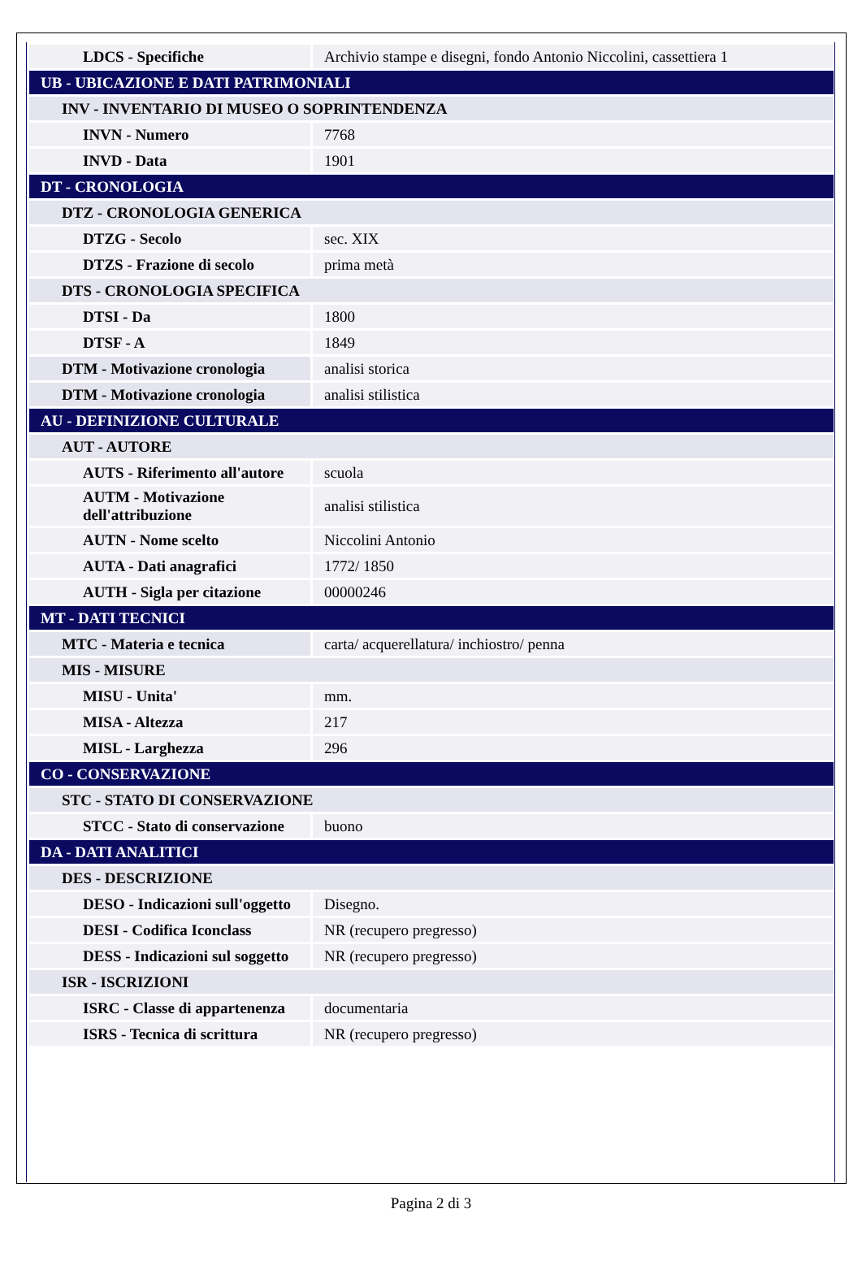| LDCS - Specifiche | Archivio stampe e disegni, fondo Antonio Niccolini, cassettiera 1 |
| UB - UBICAZIONE E DATI PATRIMONIALI | |
| INV - INVENTARIO DI MUSEO O SOPRINTENDENZA | |
| INVN - Numero | 7768 |
| INVD - Data | 1901 |
| DT - CRONOLOGIA | |
| DTZ - CRONOLOGIA GENERICA | |
| DTZG - Secolo | sec. XIX |
| DTZS - Frazione di secolo | prima metà |
| DTS - CRONOLOGIA SPECIFICA | |
| DTSI - Da | 1800 |
| DTSF - A | 1849 |
| DTM - Motivazione cronologia | analisi storica |
| DTM - Motivazione cronologia | analisi stilistica |
| AU - DEFINIZIONE CULTURALE | |
| AUT - AUTORE | |
| AUTS - Riferimento all'autore | scuola |
| AUTM - Motivazione dell'attribuzione | analisi stilistica |
| AUTN - Nome scelto | Niccolini Antonio |
| AUTA - Dati anagrafici | 1772/ 1850 |
| AUTH - Sigla per citazione | 00000246 |
| MT - DATI TECNICI | |
| MTC - Materia e tecnica | carta/ acquerellatura/ inchiostro/ penna |
| MIS - MISURE | |
| MISU - Unita' | mm. |
| MISA - Altezza | 217 |
| MISL - Larghezza | 296 |
| CO - CONSERVAZIONE | |
| STC - STATO DI CONSERVAZIONE | |
| STCC - Stato di conservazione | buono |
| DA - DATI ANALITICI | |
| DES - DESCRIZIONE | |
| DESO - Indicazioni sull'oggetto | Disegno. |
| DESI - Codifica Iconclass | NR (recupero pregresso) |
| DESS - Indicazioni sul soggetto | NR (recupero pregresso) |
| ISR - ISCRIZIONI | |
| ISRC - Classe di appartenenza | documentaria |
| ISRS - Tecnica di scrittura | NR (recupero pregresso) |
Pagina 2 di 3